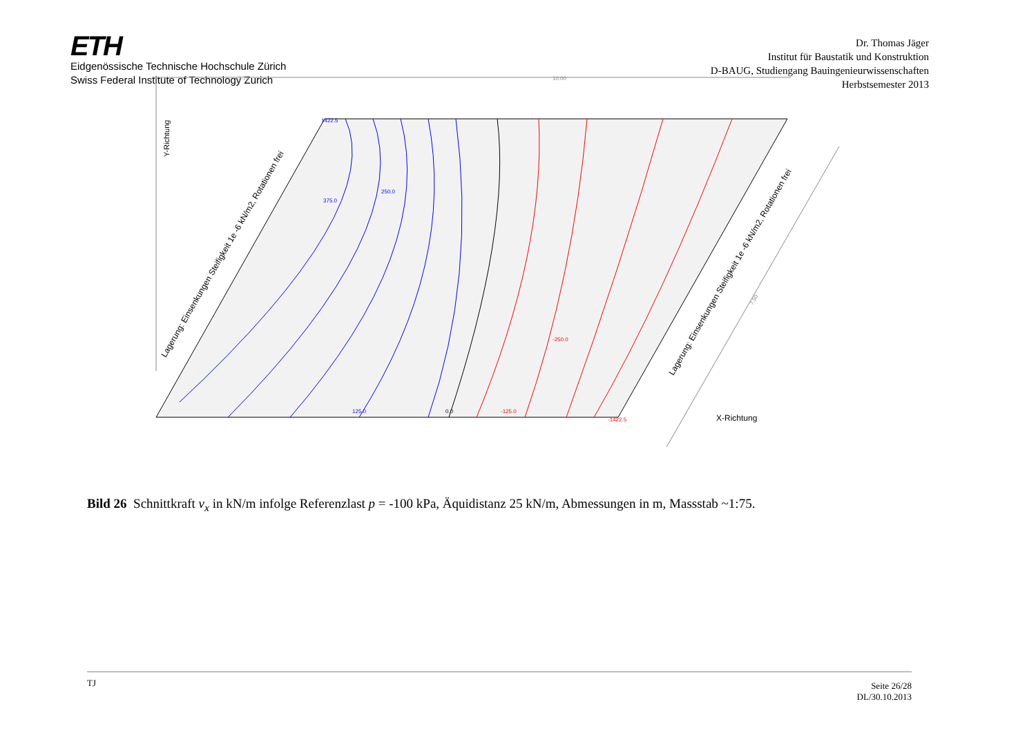ETH
Eidgenössische Technische Hochschule Zürich
Swiss Federal Institute of Technology Zurich
Dr. Thomas Jäger
Institut für Baustatik und Konstruktion
D-BAUG, Studiengang Bauingenieurwissenschaften
Herbstsemester 2013
3.75
10.00
1422.5
-1422.5
250.0
375.0
125.0
0.0
-125.0
-250.0
Y-Richtung
X-Richtung
Lagerung: Einsenkungen Steifigkeit 1e -6 kN/m2, Rotationen frei
Lagerung: Einsenkungen Steifigkeit 1e -6 kN/m2, Rotationen frei
7.50
Bild 26 Schnittkraft v<sub>x</sub> in kN/m infolge Referenzlast p = -100 kPa, Äquidistanz 25 kN/m, Abmessungen in m, Massstab ~1:75.
TJ
Seite 26/28
DL/30.10.2013